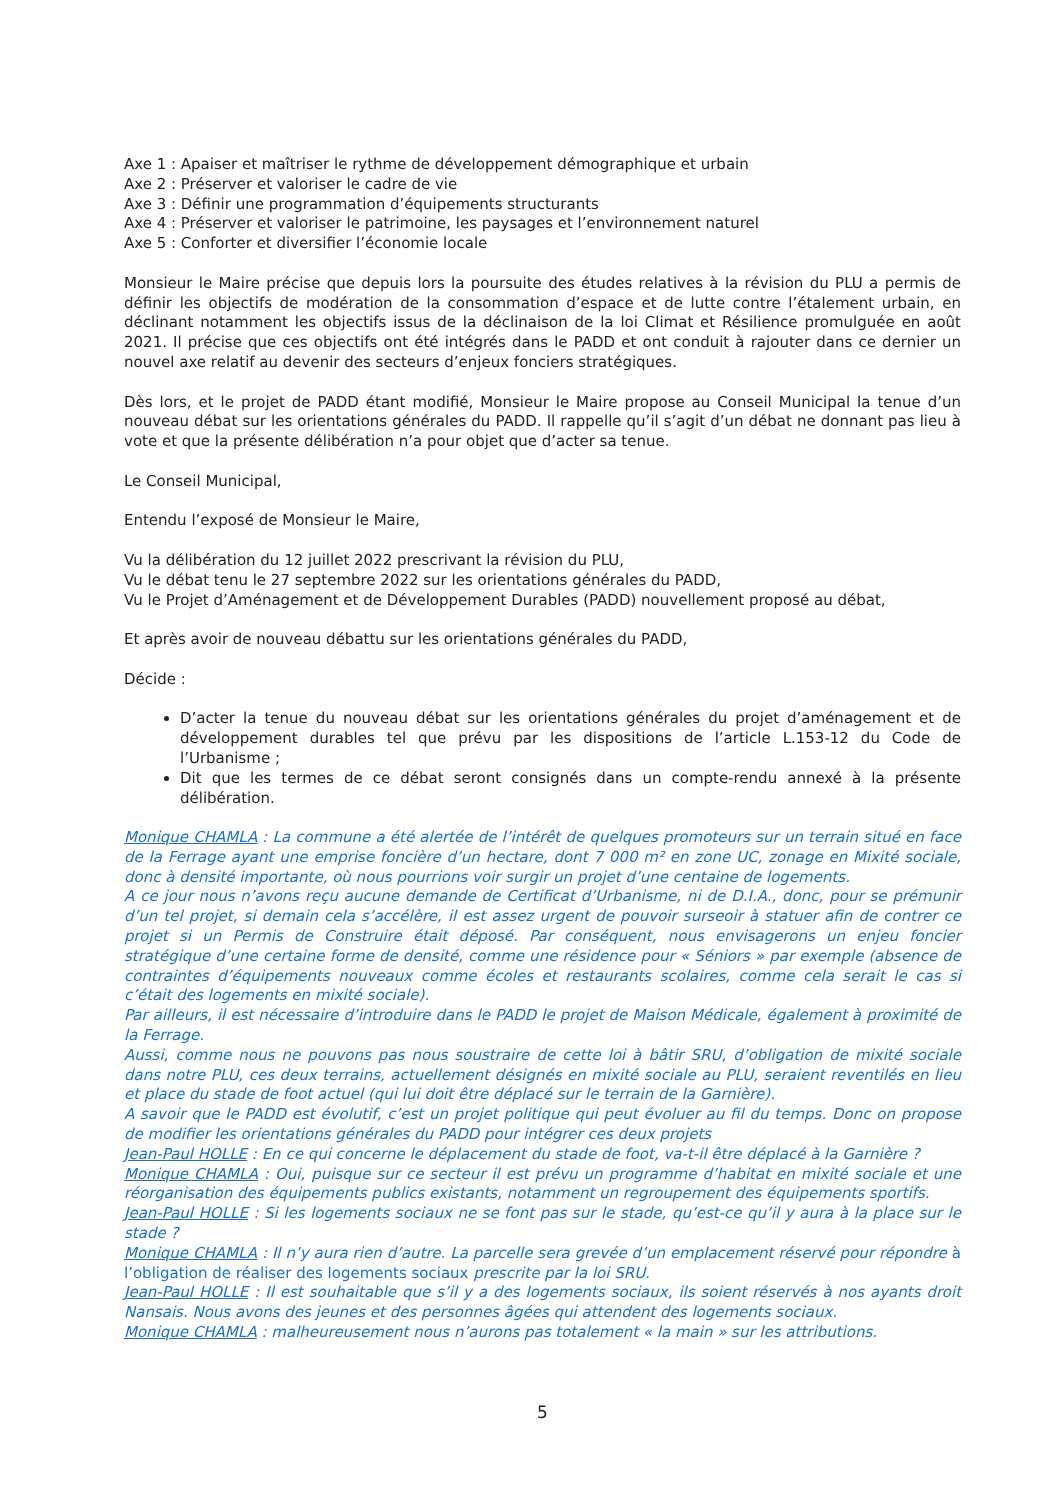Axe 1 : Apaiser et maîtriser le rythme de développement démographique et urbain
Axe 2 : Préserver et valoriser le cadre de vie
Axe 3 : Définir une programmation d’équipements structurants
Axe 4 : Préserver et valoriser le patrimoine, les paysages et l’environnement naturel
Axe 5 : Conforter et diversifier l’économie locale
Monsieur le Maire précise que depuis lors la poursuite des études relatives à la révision du PLU a permis de définir les objectifs de modération de la consommation d’espace et de lutte contre l’étalement urbain, en déclinant notamment les objectifs issus de la déclinaison de la loi Climat et Résilience promulguée en août 2021. Il précise que ces objectifs ont été intégrés dans le PADD et ont conduit à rajouter dans ce dernier un nouvel axe relatif au devenir des secteurs d’enjeux fonciers stratégiques.
Dès lors, et le projet de PADD étant modifié, Monsieur le Maire propose au Conseil Municipal la tenue d’un nouveau débat sur les orientations générales du PADD. Il rappelle qu’il s’agit d’un débat ne donnant pas lieu à vote et que la présente délibération n’a pour objet que d’acter sa tenue.
Le Conseil Municipal,
Entendu l’exposé de Monsieur le Maire,
Vu la délibération du 12 juillet 2022 prescrivant la révision du PLU,
Vu le débat tenu le 27 septembre 2022 sur les orientations générales du PADD,
Vu le Projet d’Aménagement et de Développement Durables (PADD) nouvellement proposé au débat,
Et après avoir de nouveau débattu sur les orientations générales du PADD,
Décide :
D’acter la tenue du nouveau débat sur les orientations générales du projet d’aménagement et de développement durables tel que prévu par les dispositions de l’article L.153-12 du Code de l’Urbanisme ;
Dit que les termes de ce débat seront consignés dans un compte-rendu annexé à la présente délibération.
Monique CHAMLA : La commune a été alertée de l’intérêt de quelques promoteurs sur un terrain situé en face de la Ferrage ayant une emprise foncière d’un hectare, dont 7 000 m² en zone UC, zonage en Mixité sociale, donc à densité importante, où nous pourrions voir surgir un projet d’une centaine de logements.
A ce jour nous n’avons reçu aucune demande de Certificat d’Urbanisme, ni de D.I.A., donc, pour se prémunir d’un tel projet, si demain cela s’accélère, il est assez urgent de pouvoir surseoir à statuer afin de contrer ce projet si un Permis de Construire était déposé. Par conséquent, nous envisagerons un enjeu foncier stratégique d’une certaine forme de densité, comme une résidence pour « Séniors » par exemple (absence de contraintes d’équipements nouveaux comme écoles et restaurants scolaires, comme cela serait le cas si c’était des logements en mixité sociale).
Par ailleurs, il est nécessaire d’introduire dans le PADD le projet de Maison Médicale, également à proximité de la Ferrage.
Aussi, comme nous ne pouvons pas nous soustraire de cette loi à bâtir SRU, d’obligation de mixité sociale dans notre PLU, ces deux terrains, actuellement désignés en mixité sociale au PLU, seraient reventilés en lieu et place du stade de foot actuel (qui lui doit être déplacé sur le terrain de la Garnière).
A savoir que le PADD est évolutif, c’est un projet politique qui peut évoluer au fil du temps. Donc on propose de modifier les orientations générales du PADD pour intégrer ces deux projets
Jean-Paul HOLLE : En ce qui concerne le déplacement du stade de foot, va-t-il être déplacé à la Garnière ?
Monique CHAMLA : Oui, puisque sur ce secteur il est prévu un programme d’habitat en mixité sociale et une réorganisation des équipements publics existants, notamment un regroupement des équipements sportifs.
Jean-Paul HOLLE : Si les logements sociaux ne se font pas sur le stade, qu’est-ce qu’il y aura à la place sur le stade ?
Monique CHAMLA : Il n’y aura rien d’autre. La parcelle sera grevée d’un emplacement réservé pour répondre à l’obligation de réaliser des logements sociaux prescrite par la loi SRU.
Jean-Paul HOLLE : Il est souhaitable que s’il y a des logements sociaux, ils soient réservés à nos ayants droit Nansais. Nous avons des jeunes et des personnes âgées qui attendent des logements sociaux.
Monique CHAMLA : malheureusement nous n’aurons pas totalement « la main » sur les attributions.
5